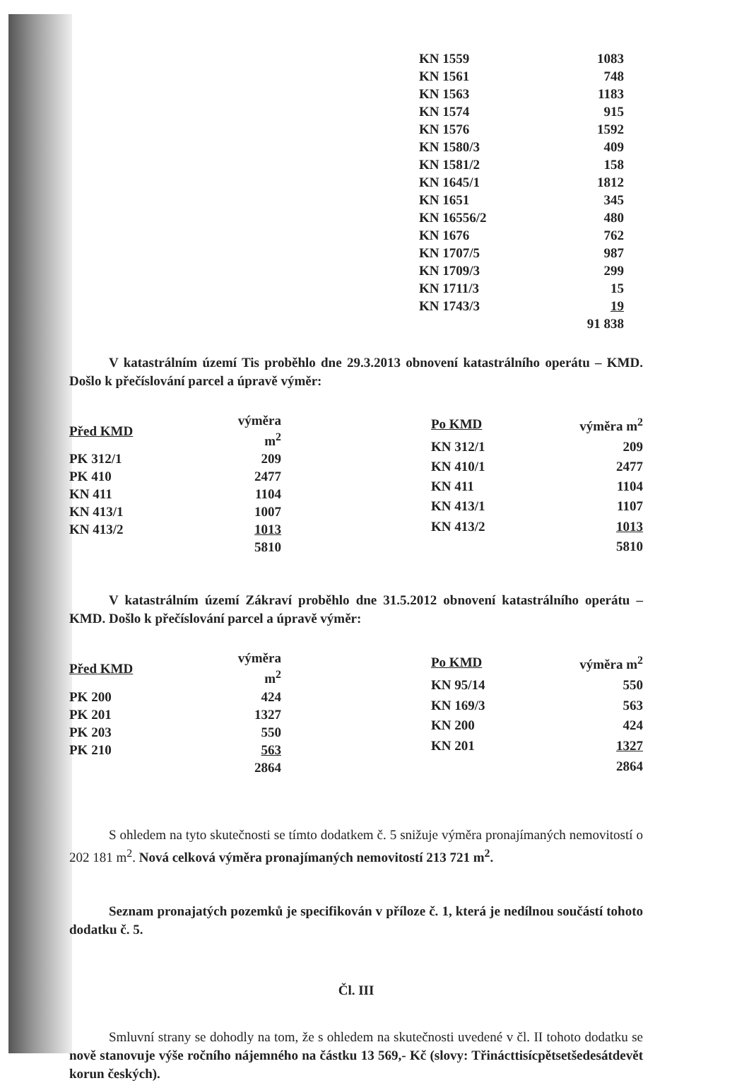| KN 1559 | 1083 |
| KN 1561 | 748 |
| KN 1563 | 1183 |
| KN 1574 | 915 |
| KN 1576 | 1592 |
| KN 1580/3 | 409 |
| KN 1581/2 | 158 |
| KN 1645/1 | 1812 |
| KN 1651 | 345 |
| KN 16556/2 | 480 |
| KN 1676 | 762 |
| KN 1707/5 | 987 |
| KN 1709/3 | 299 |
| KN 1711/3 | 15 |
| KN 1743/3 | 19 |
| | 91 838 |
V katastrálním území Tis proběhlo dne 29.3.2013 obnovení katastrálního operátu – KMD. Došlo k přečíslování parcel a úpravě výměr:
| Před KMD | výměra m<sup>2</sup> |
| PK 312/1 | 209 |
| PK 410 | 2477 |
| KN 411 | 1104 |
| KN 413/1 | 1007 |
| KN 413/2 | 1013 |
| | 5810 |
| Po KMD | výměra m<sup>2</sup> |
| KN 312/1 | 209 |
| KN 410/1 | 2477 |
| KN 411 | 1104 |
| KN 413/1 | 1107 |
| KN 413/2 | 1013 |
| | 5810 |
V katastrálním území Zákraví proběhlo dne 31.5.2012 obnovení katastrálního operátu – KMD. Došlo k přečíslování parcel a úpravě výměr:
| Před KMD | výměra m<sup>2</sup> |
| PK 200 | 424 |
| PK 201 | 1327 |
| PK 203 | 550 |
| PK 210 | 563 |
| | 2864 |
| Po KMD | výměra m<sup>2</sup> |
| KN 95/14 | 550 |
| KN 169/3 | 563 |
| KN 200 | 424 |
| KN 201 | 1327 |
| | 2864 |
S ohledem na tyto skutečnosti se tímto dodatkem č. 5 snižuje výměra pronajímaných nemovitostí o 202 181 m<sup>2</sup>. Nová celková výměra pronajímaných nemovitostí 213 721 m<sup>2</sup>.
Seznam pronajatých pozemků je specifikován v příloze č. 1, která je nedílnou součástí tohoto dodatku č. 5.
Čl. III
Smluvní strany se dohodly na tom, že s ohledem na skutečnosti uvedené v čl. II tohoto dodatku se nově stanovuje výše ročního nájemného na částku 13 569,- Kč (slovy: Třinácttisícpětsetšedesátdevět korun českých).